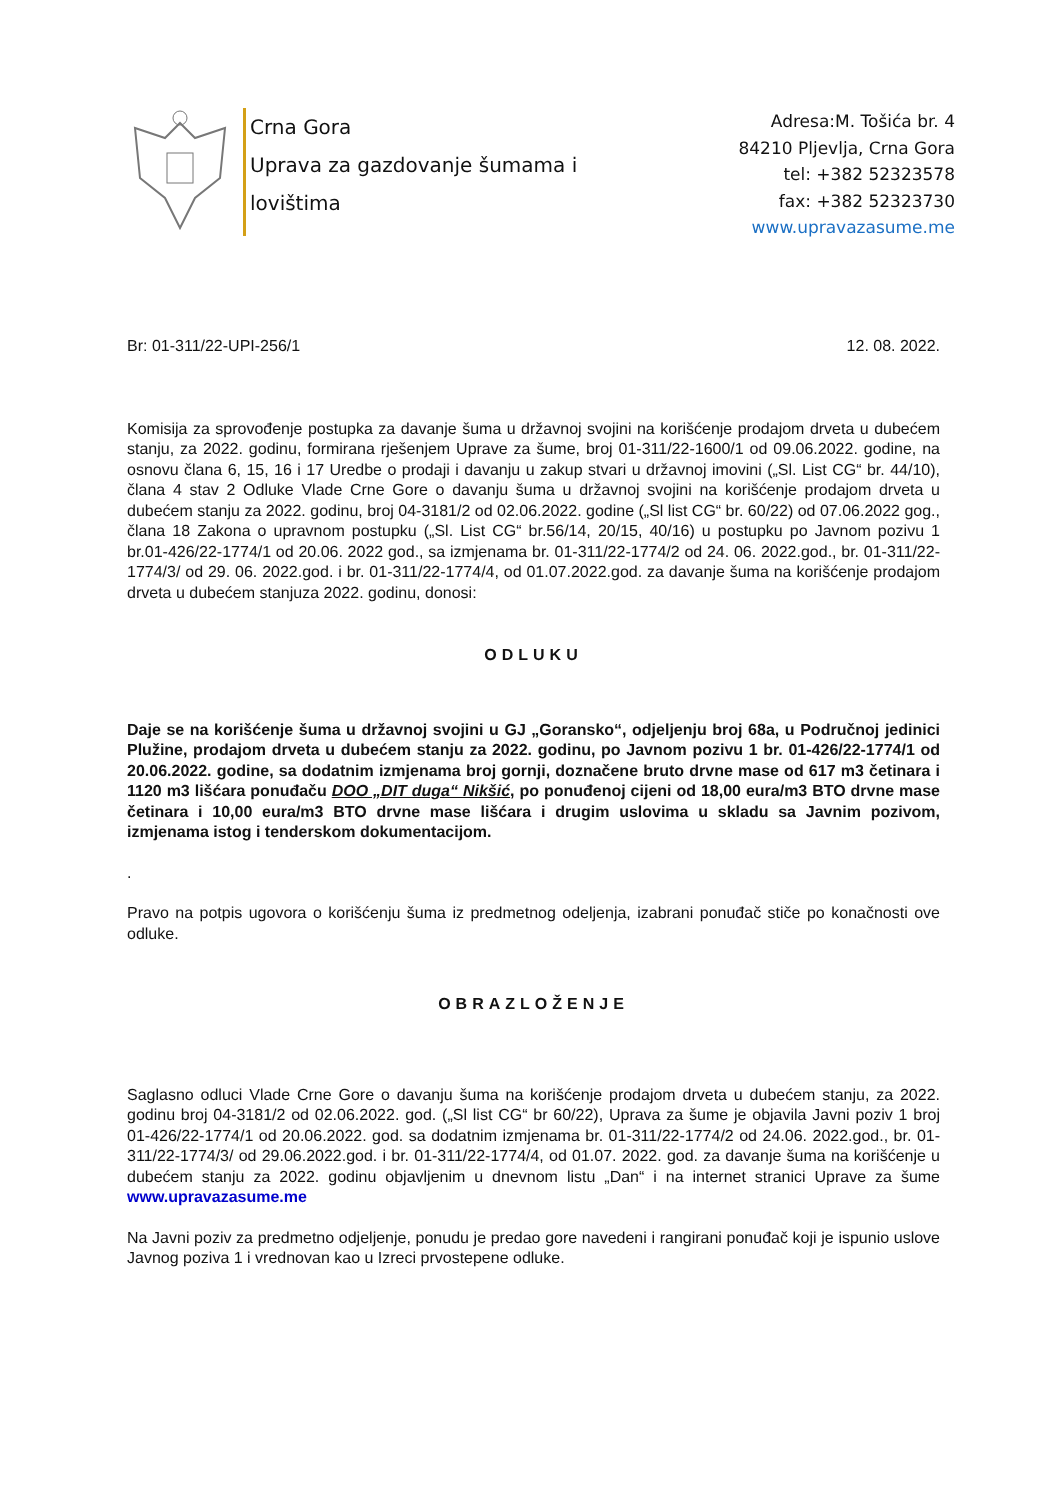Crna Gora
Uprava za gazdovanje šumama i
lovištima
Adresa:M. Tošića br. 4
84210 Pljevlja, Crna Gora
tel: +382 52323578
fax: +382 52323730
www.upravazasume.me
Br: 01-311/22-UPI-256/1 12. 08. 2022.
Komisija za sprovođenje postupka za davanje šuma u državnoj svojini na korišćenje prodajom drveta u dubećem stanju, za 2022. godinu, formirana rješenjem Uprave za šume, broj 01-311/22-1600/1 od 09.06.2022. godine, na osnovu člana 6, 15, 16 i 17 Uredbe o prodaji i davanju u zakup stvari u državnoj imovini („Sl. List CG“ br. 44/10), člana 4 stav 2 Odluke Vlade Crne Gore o davanju šuma u državnoj svojini na korišćenje prodajom drveta u dubećem stanju za 2022. godinu, broj 04-3181/2 od 02.06.2022. godine („Sl list CG“ br. 60/22) od 07.06.2022 gog., člana 18 Zakona o upravnom postupku („Sl. List CG“ br.56/14, 20/15, 40/16) u postupku po Javnom pozivu 1 br.01-426/22-1774/1 od 20.06. 2022 god., sa izmjenama br. 01-311/22-1774/2 od 24. 06. 2022.god., br. 01-311/22-1774/3/ od 29. 06. 2022.god. i br. 01-311/22-1774/4, od 01.07.2022.god. za davanje šuma na korišćenje prodajom drveta u dubećem stanjuza 2022. godinu, donosi:
ODLUKU
Daje se na korišćenje šuma u državnoj svojini u GJ „Goransko“, odjeljenju broj 68a, u Područnoj jedinici Plužine, prodajom drveta u dubećem stanju za 2022. godinu, po Javnom pozivu 1 br. 01-426/22-1774/1 od 20.06.2022. godine, sa dodatnim izmjenama broj gornji, doznačene bruto drvne mase od 617 m3 četinara i 1120 m3 lišćara ponuđaču DOO „DIT duga“ Nikšić, po ponuđenoj cijeni od 18,00 eura/m3 BTO drvne mase četinara i 10,00 eura/m3 BTO drvne mase lišćara i drugim uslovima u skladu sa Javnim pozivom, izmjenama istog i tenderskom dokumentacijom.
.
Pravo na potpis ugovora o korišćenju šuma iz predmetnog odeljenja, izabrani ponuđač stiče po konačnosti ove odluke.
OBRAZLOŽENJE
Saglasno odluci Vlade Crne Gore o davanju šuma na korišćenje prodajom drveta u dubećem stanju, za 2022. godinu broj 04-3181/2 od 02.06.2022. god. („Sl list CG“ br 60/22), Uprava za šume je objavila Javni poziv 1 broj 01-426/22-1774/1 od 20.06.2022. god. sa dodatnim izmjenama br. 01-311/22-1774/2 od 24.06. 2022.god., br. 01-311/22-1774/3/ od 29.06.2022.god. i br. 01-311/22-1774/4, od 01.07. 2022. god. za davanje šuma na korišćenje u dubećem stanju za 2022. godinu objavljenim u dnevnom listu „Dan“ i na internet stranici Uprave za šume www.upravazasume.me
Na Javni poziv za predmetno odjeljenje, ponudu je predao gore navedeni i rangirani ponuđač koji je ispunio uslove Javnog poziva 1 i vrednovan kao u Izreci prvostepene odluke.